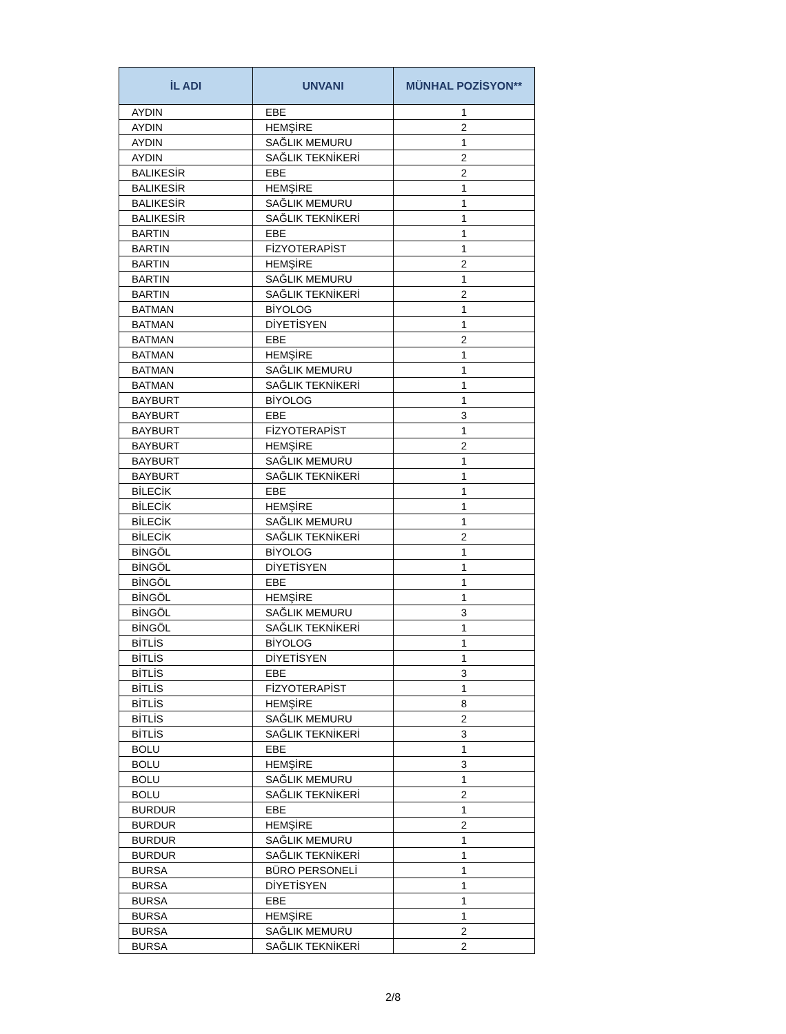| İL ADI | UNVANI | MÜNHAL POZİSYON** |
| --- | --- | --- |
| AYDIN | EBE | 1 |
| AYDIN | HEMŞİRE | 2 |
| AYDIN | SAĞLIK MEMURU | 1 |
| AYDIN | SAĞLIK TEKNİKERİ | 2 |
| BALIKESİR | EBE | 2 |
| BALIKESİR | HEMŞİRE | 1 |
| BALIKESİR | SAĞLIK MEMURU | 1 |
| BALIKESİR | SAĞLIK TEKNİKERİ | 1 |
| BARTIN | EBE | 1 |
| BARTIN | FİZYOTERAPİST | 1 |
| BARTIN | HEMŞİRE | 2 |
| BARTIN | SAĞLIK MEMURU | 1 |
| BARTIN | SAĞLIK TEKNİKERİ | 2 |
| BATMAN | BİYOLOG | 1 |
| BATMAN | DİYETİSYEN | 1 |
| BATMAN | EBE | 2 |
| BATMAN | HEMŞİRE | 1 |
| BATMAN | SAĞLIK MEMURU | 1 |
| BATMAN | SAĞLIK TEKNİKERİ | 1 |
| BAYBURT | BİYOLOG | 1 |
| BAYBURT | EBE | 3 |
| BAYBURT | FİZYOTERAPİST | 1 |
| BAYBURT | HEMŞİRE | 2 |
| BAYBURT | SAĞLIK MEMURU | 1 |
| BAYBURT | SAĞLIK TEKNİKERİ | 1 |
| BİLECİK | EBE | 1 |
| BİLECİK | HEMŞİRE | 1 |
| BİLECİK | SAĞLIK MEMURU | 1 |
| BİLECİK | SAĞLIK TEKNİKERİ | 2 |
| BİNGÖL | BİYOLOG | 1 |
| BİNGÖL | DİYETİSYEN | 1 |
| BİNGÖL | EBE | 1 |
| BİNGÖL | HEMŞİRE | 1 |
| BİNGÖL | SAĞLIK MEMURU | 3 |
| BİNGÖL | SAĞLIK TEKNİKERİ | 1 |
| BİTLİS | BİYOLOG | 1 |
| BİTLİS | DİYETİSYEN | 1 |
| BİTLİS | EBE | 3 |
| BİTLİS | FİZYOTERAPİST | 1 |
| BİTLİS | HEMŞİRE | 8 |
| BİTLİS | SAĞLIK MEMURU | 2 |
| BİTLİS | SAĞLIK TEKNİKERİ | 3 |
| BOLU | EBE | 1 |
| BOLU | HEMŞİRE | 3 |
| BOLU | SAĞLIK MEMURU | 1 |
| BOLU | SAĞLIK TEKNİKERİ | 2 |
| BURDUR | EBE | 1 |
| BURDUR | HEMŞİRE | 2 |
| BURDUR | SAĞLIK MEMURU | 1 |
| BURDUR | SAĞLIK TEKNİKERİ | 1 |
| BURSA | BÜRO PERSONELİ | 1 |
| BURSA | DİYETİSYEN | 1 |
| BURSA | EBE | 1 |
| BURSA | HEMŞİRE | 1 |
| BURSA | SAĞLIK MEMURU | 2 |
| BURSA | SAĞLIK TEKNİKERİ | 2 |
2/8